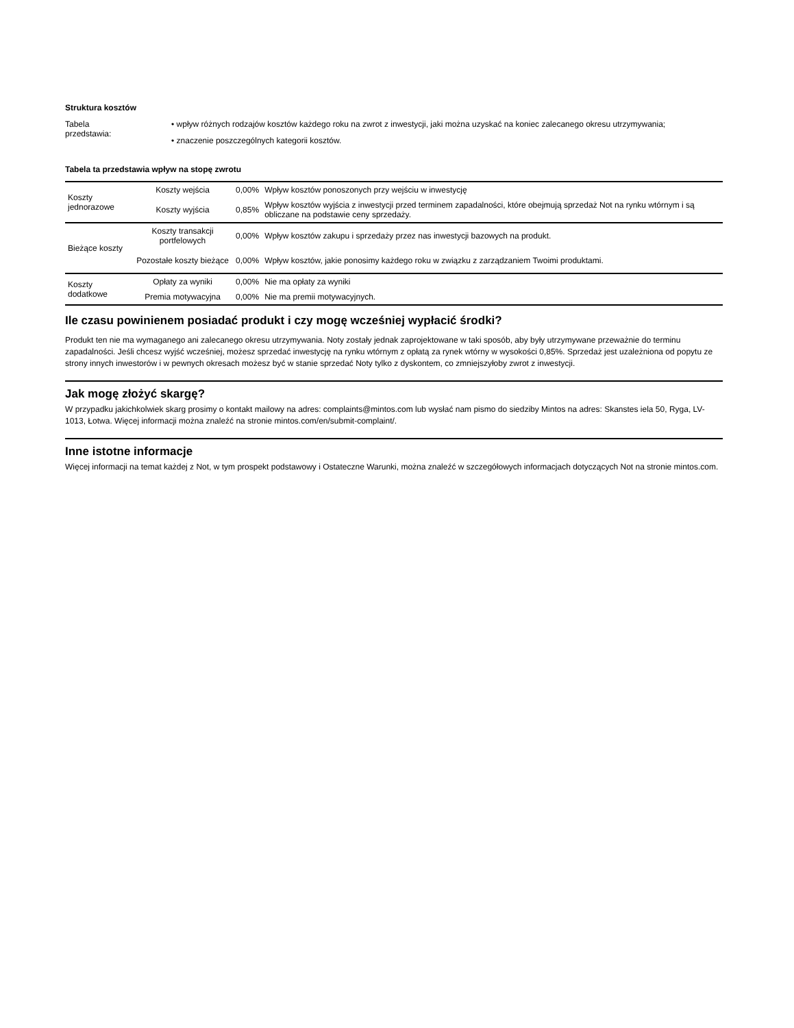Struktura kosztów
Tabela
przedstawia:
• wpływ różnych rodzajów kosztów każdego roku na zwrot z inwestycji, jaki można uzyskać na koniec zalecanego okresu utrzymywania;
• znaczenie poszczególnych kategorii kosztów.
Tabela ta przedstawia wpływ na stopę zwrotu
| Koszty jednorazowe | Koszty wejścia | 0,00% | Wpływ kosztów ponoszonych przy wejściu w inwestycję |
| | Koszty wyjścia | 0,85% | Wpływ kosztów wyjścia z inwestycji przed terminem zapadalności, które obejmują sprzedaż Not na rynku wtórnym i są obliczane na podstawie ceny sprzedaży. |
| Bieżące koszty | Koszty transakcji portfelowych | 0,00% | Wpływ kosztów zakupu i sprzedaży przez nas inwestycji bazowych na produkt. |
| | Pozostałe koszty bieżące | 0,00% | Wpływ kosztów, jakie ponosimy każdego roku w związku z zarządzaniem Twoimi produktami. |
| Koszty dodatkowe | Opłaty za wyniki | 0,00% | Nie ma opłaty za wyniki |
| | Premia motywacyjna | 0,00% | Nie ma premii motywacyjnych. |
Ile czasu powinienem posiadać produkt i czy mogę wcześniej wypłacić środki?
Produkt ten nie ma wymaganego ani zalecanego okresu utrzymywania. Noty zostały jednak zaprojektowane w taki sposób, aby były utrzymywane przeważnie do terminu zapadalności. Jeśli chcesz wyjść wcześniej, możesz sprzedać inwestycję na rynku wtórnym z opłatą za rynek wtórny w wysokości 0,85%. Sprzedaż jest uzależniona od popytu ze strony innych inwestorów i w pewnych okresach możesz być w stanie sprzedać Noty tylko z dyskontem, co zmniejszyłoby zwrot z inwestycji.
Jak mogę złożyć skargę?
W przypadku jakichkolwiek skarg prosimy o kontakt mailowy na adres: complaints@mintos.com lub wysłać nam pismo do siedziby Mintos na adres: Skanstes iela 50, Ryga, LV-1013, Łotwa. Więcej informacji można znaleźć na stronie mintos.com/en/submit-complaint/.
Inne istotne informacje
Więcej informacji na temat każdej z Not, w tym prospekt podstawowy i Ostateczne Warunki, można znaleźć w szczegółowych informacjach dotyczących Not na stronie mintos.com.